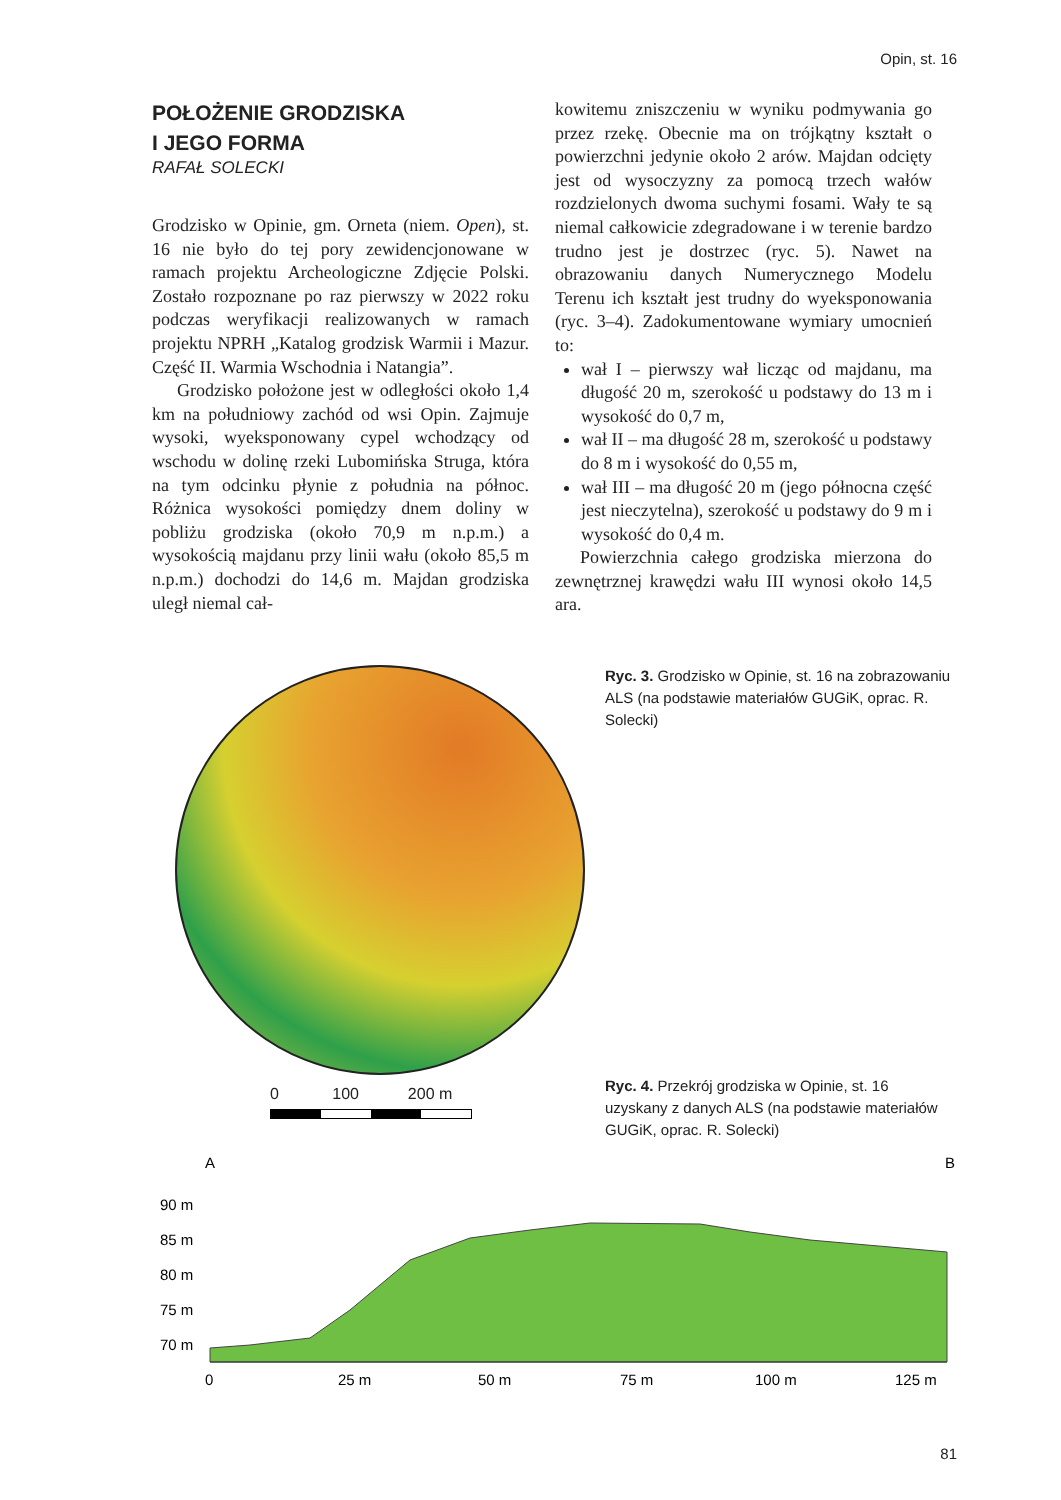Opin, st. 16
POŁOŻENIE GRODZISKA
I JEGO FORMA
RAFAŁ SOLECKI
Grodzisko w Opinie, gm. Orneta (niem. Open), st. 16 nie było do tej pory zewidencjonowane w ramach projektu Archeologiczne Zdjęcie Polski. Zostało rozpoznane po raz pierwszy w 2022 roku podczas weryfikacji realizowanych w ramach projektu NPRH „Katalog grodzisk Warmii i Mazur. Część II. Warmia Wschodnia i Natangia”.
Grodzisko położone jest w odległości około 1,4 km na południowy zachód od wsi Opin. Zajmuje wysoki, wyeksponowany cypel wchodzący od wschodu w dolinę rzeki Lubomińska Struga, która na tym odcinku płynie z południa na północ. Różnica wysokości pomiędzy dnem doliny w pobliżu grodziska (około 70,9 m n.p.m.) a wysokością majdanu przy linii wału (około 85,5 m n.p.m.) dochodzi do 14,6 m. Majdan grodziska uległ niemal cał-
kowitemu zniszczeniu w wyniku podmywania go przez rzekę. Obecnie ma on trójkątny kształt o powierzchni jedynie około 2 arów. Majdan odcięty jest od wysoczyzny za pomocą trzech wałów rozdzielonych dwoma suchymi fosami. Wały te są niemal całkowicie zdegradowane i w terenie bardzo trudno jest je dostrzec (ryc. 5). Nawet na obrazowaniu danych Numerycznego Modelu Terenu ich kształt jest trudny do wyeksponowania (ryc. 3–4). Zadokumentowane wymiary umocnień to:
wał I – pierwszy wał licząc od majdanu, ma długość 20 m, szerokość u podstawy do 13 m i wysokość do 0,7 m,
wał II – ma długość 28 m, szerokość u podstawy do 8 m i wysokość do 0,55 m,
wał III – ma długość 20 m (jego północna część jest nieczytelna), szerokość u podstawy do 9 m i wysokość do 0,4 m.
Powierzchnia całego grodziska mierzona do zewnętrznej krawędzi wału III wynosi około 14,5 ara.
Ryc. 3. Grodzisko w Opinie, st. 16 na zobrazowaniu ALS (na podstawie materiałów GUGiK, oprac. R. Solecki)
0 100 200 m
Ryc. 4. Przekrój grodziska w Opinie, st. 16 uzyskany z danych ALS (na podstawie materiałów GUGiK, oprac. R. Solecki)
A
B
90 m
85 m
80 m
75 m
70 m
0
25 m
50 m
75 m
100 m
125 m
81